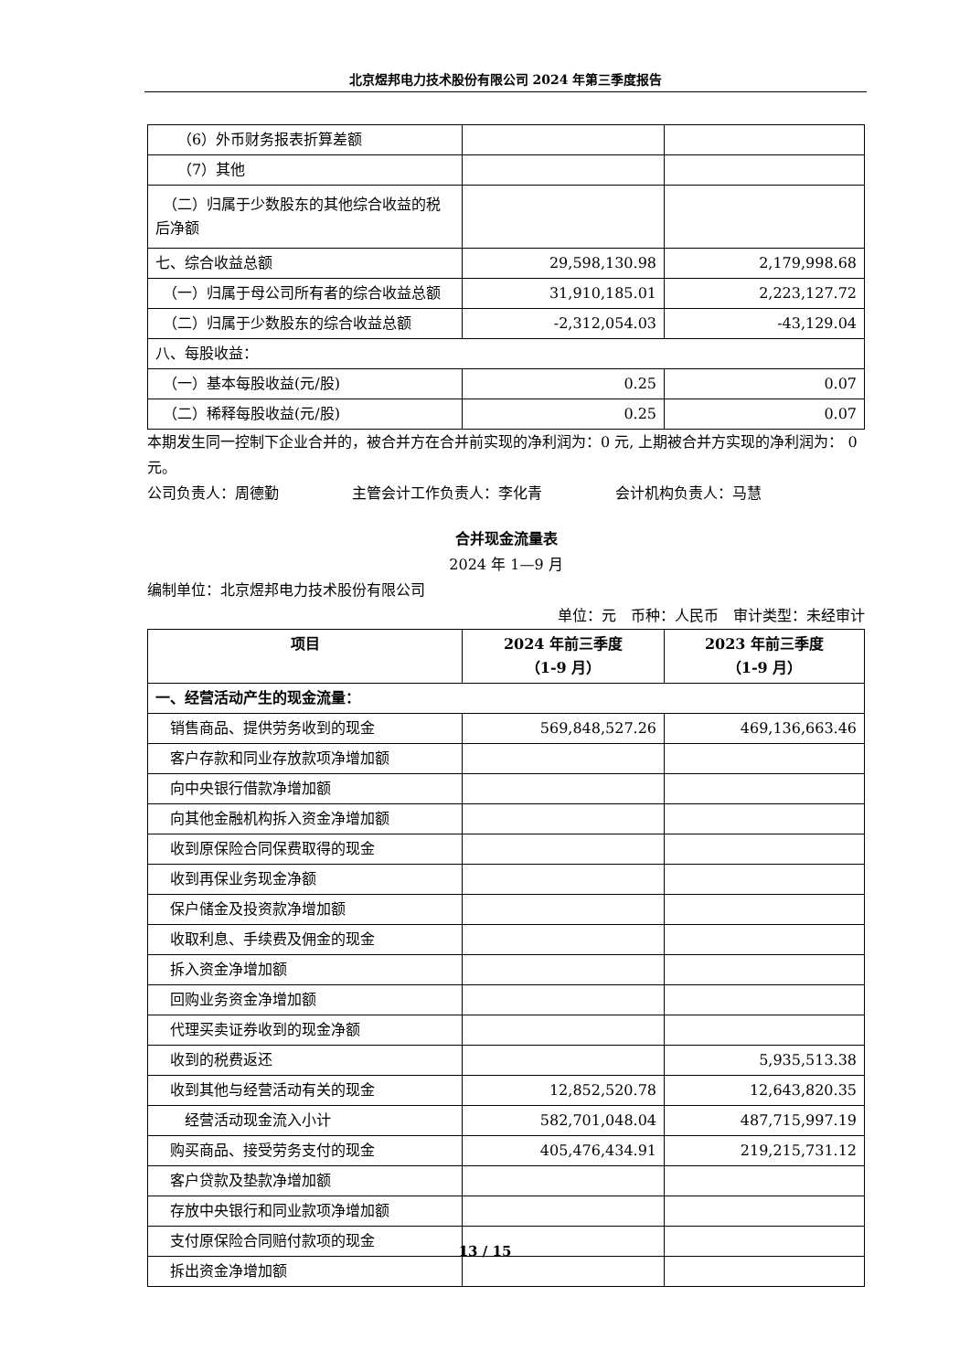北京煜邦电力技术股份有限公司 2024 年第三季度报告
| （6）外币财务报表折算差额 | | |
| （7）其他 | | |
| （二）归属于少数股东的其他综合收益的税后净额 | | |
| 七、综合收益总额 | 29,598,130.98 | 2,179,998.68 |
| （一）归属于母公司所有者的综合收益总额 | 31,910,185.01 | 2,223,127.72 |
| （二）归属于少数股东的综合收益总额 | -2,312,054.03 | -43,129.04 |
| 八、每股收益： | | |
| （一）基本每股收益(元/股) | 0.25 | 0.07 |
| （二）稀释每股收益(元/股) | 0.25 | 0.07 |
本期发生同一控制下企业合并的，被合并方在合并前实现的净利润为：0 元, 上期被合并方实现的净利润为： 0 元。
公司负责人：周德勤　　　　　主管会计工作负责人：李化青　　　　　会计机构负责人：马慧
合并现金流量表
2024 年 1—9 月
编制单位：北京煜邦电力技术股份有限公司
单位：元　币种：人民币　审计类型：未经审计
| 项目 | 2024 年前三季度 （1-9 月） | 2023 年前三季度 （1-9 月） |
| --- | --- | --- |
| 一、经营活动产生的现金流量： | | |
| 销售商品、提供劳务收到的现金 | 569,848,527.26 | 469,136,663.46 |
| 客户存款和同业存放款项净增加额 | | |
| 向中央银行借款净增加额 | | |
| 向其他金融机构拆入资金净增加额 | | |
| 收到原保险合同保费取得的现金 | | |
| 收到再保业务现金净额 | | |
| 保户储金及投资款净增加额 | | |
| 收取利息、手续费及佣金的现金 | | |
| 拆入资金净增加额 | | |
| 回购业务资金净增加额 | | |
| 代理买卖证券收到的现金净额 | | |
| 收到的税费返还 | | 5,935,513.38 |
| 收到其他与经营活动有关的现金 | 12,852,520.78 | 12,643,820.35 |
| 经营活动现金流入小计 | 582,701,048.04 | 487,715,997.19 |
| 购买商品、接受劳务支付的现金 | 405,476,434.91 | 219,215,731.12 |
| 客户贷款及垫款净增加额 | | |
| 存放中央银行和同业款项净增加额 | | |
| 支付原保险合同赔付款项的现金 | | |
| 拆出资金净增加额 | | |
13 / 15